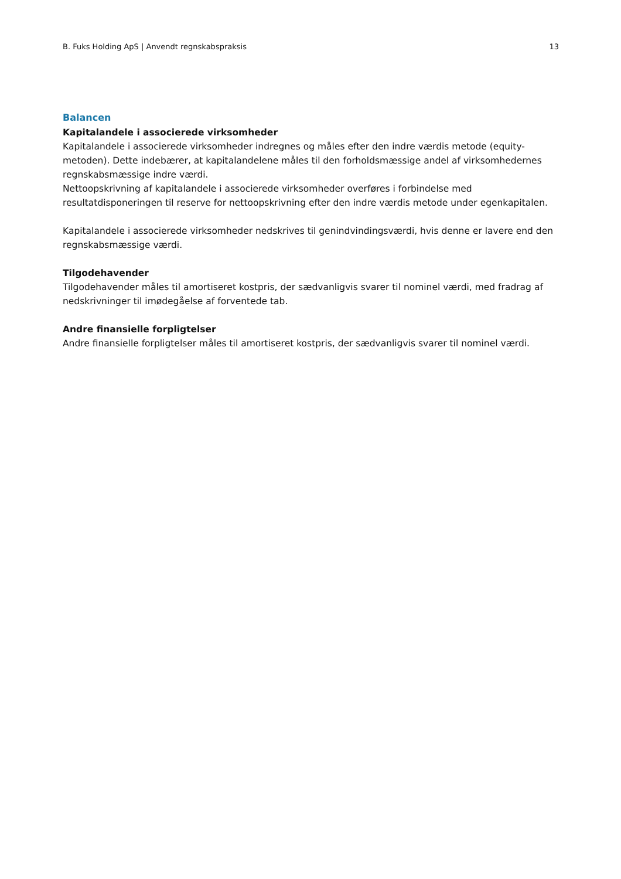B. Fuks Holding ApS | Anvendt regnskabspraksis 13
Balancen
Kapitalandele i associerede virksomheder
Kapitalandele i associerede virksomheder indregnes og måles efter den indre værdis metode (equity-metoden). Dette indebærer, at kapitalandelene måles til den forholdsmæssige andel af virksomhedernes regnskabsmæssige indre værdi.
Nettoopskrivning af kapitalandele i associerede virksomheder overføres i forbindelse med resultatdisponeringen til reserve for nettoopskrivning efter den indre værdis metode under egenkapitalen.
Kapitalandele i associerede virksomheder nedskrives til genindvindingsværdi, hvis denne er lavere end den regnskabsmæssige værdi.
Tilgodehavender
Tilgodehavender måles til amortiseret kostpris, der sædvanligvis svarer til nominel værdi, med fradrag af nedskrivninger til imødegåelse af forventede tab.
Andre finansielle forpligtelser
Andre finansielle forpligtelser måles til amortiseret kostpris, der sædvanligvis svarer til nominel værdi.